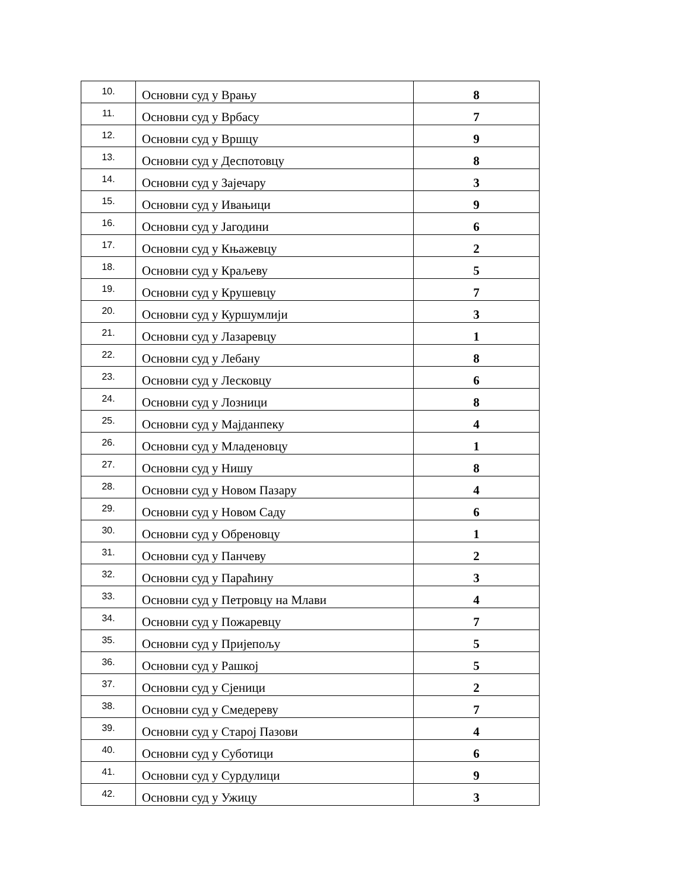| 10. | Основни суд у Врању | 8 |
| 11. | Основни суд у Врбасу | 7 |
| 12. | Основни суд у Вршцу | 9 |
| 13. | Основни суд у Деспотовцу | 8 |
| 14. | Основни суд у Зајечару | 3 |
| 15. | Основни суд у Ивањици | 9 |
| 16. | Основни суд у Јагодини | 6 |
| 17. | Основни суд у Књажевцу | 2 |
| 18. | Основни суд у Краљеву | 5 |
| 19. | Основни суд у Крушевцу | 7 |
| 20. | Основни суд у Куршумлији | 3 |
| 21. | Основни суд у Лазаревцу | 1 |
| 22. | Основни суд у Лебану | 8 |
| 23. | Основни суд у Лесковцу | 6 |
| 24. | Основни суд у Лозници | 8 |
| 25. | Основни суд у Мајданпеку | 4 |
| 26. | Основни суд у Младеновцу | 1 |
| 27. | Основни суд у Нишу | 8 |
| 28. | Основни суд у Новом Пазару | 4 |
| 29. | Основни суд у Новом Саду | 6 |
| 30. | Основни суд у Обреновцу | 1 |
| 31. | Основни суд у Панчеву | 2 |
| 32. | Основни суд у Параћину | 3 |
| 33. | Основни суд у Петровцу на Млави | 4 |
| 34. | Основни суд у Пожаревцу | 7 |
| 35. | Основни суд у Пријепољу | 5 |
| 36. | Основни суд у Рашкој | 5 |
| 37. | Основни суд у Сјеници | 2 |
| 38. | Основни суд у Смедереву | 7 |
| 39. | Основни суд у Старој Пазови | 4 |
| 40. | Основни суд у Суботици | 6 |
| 41. | Основни суд у Сурдулици | 9 |
| 42. | Основни суд у Ужицу | 3 |